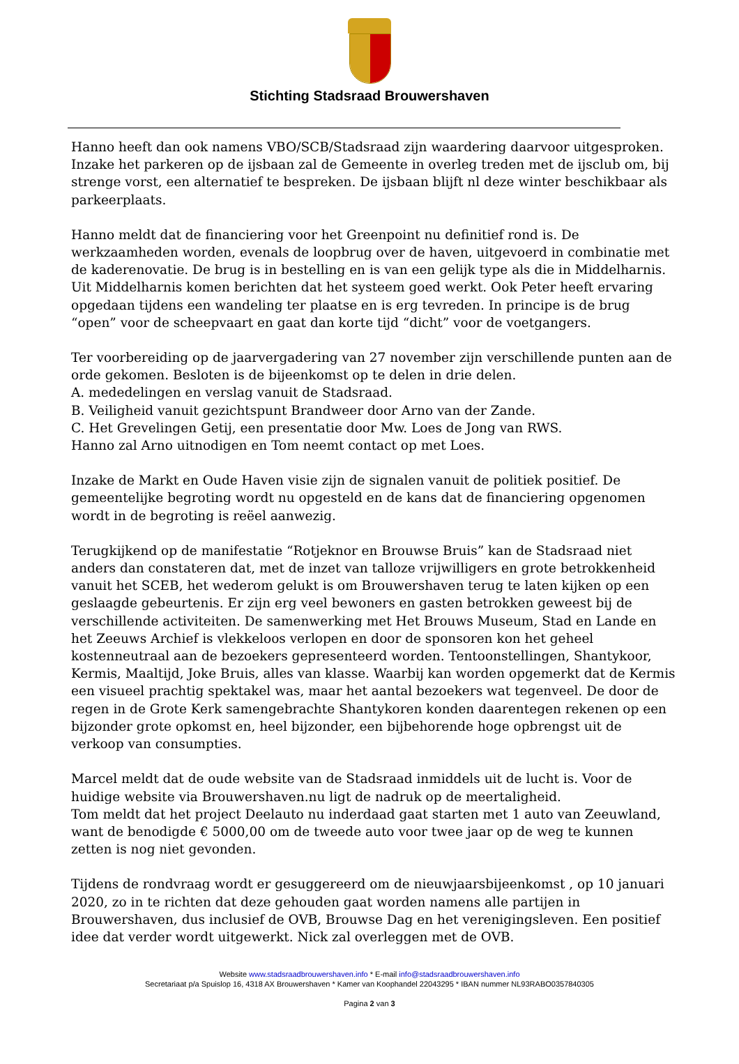Stichting Stadsraad Brouwershaven
Hanno heeft dan ook namens VBO/SCB/Stadsraad zijn waardering daarvoor uitgesproken. Inzake het parkeren op de ijsbaan zal de Gemeente in overleg treden met de ijsclub om, bij strenge vorst, een alternatief te bespreken. De ijsbaan blijft nl deze winter beschikbaar als parkeerplaats.
Hanno meldt dat de financiering voor het Greenpoint nu definitief rond is. De werkzaamheden worden, evenals de loopbrug over de haven, uitgevoerd in combinatie met de kaderenovatie. De brug is in bestelling en is van een gelijk type als die in Middelharnis. Uit Middelharnis komen berichten dat het systeem goed werkt. Ook Peter heeft ervaring opgedaan tijdens een wandeling ter plaatse en is erg tevreden. In principe is de brug “open” voor de scheepvaart en gaat dan korte tijd “dicht” voor de voetgangers.
Ter voorbereiding op de jaarvergadering van 27 november zijn verschillende punten aan de orde gekomen. Besloten is de bijeenkomst op te delen in drie delen.
A. mededelingen en verslag vanuit de Stadsraad.
B. Veiligheid vanuit gezichtspunt Brandweer door Arno van der Zande.
C. Het Grevelingen Getij, een presentatie door Mw. Loes de Jong van RWS.
Hanno zal Arno uitnodigen en Tom neemt contact op met Loes.
Inzake de Markt en Oude Haven visie zijn de signalen vanuit de politiek positief. De gemeentelijke begroting wordt nu opgesteld en de kans dat de financiering opgenomen wordt in de begroting is reëel aanwezig.
Terugkijkend op de manifestatie “Rotjeknor en Brouwse Bruis” kan de Stadsraad niet anders dan constateren dat, met de inzet van talloze vrijwilligers en grote betrokkenheid vanuit het SCEB, het wederom gelukt is om Brouwershaven terug te laten kijken op een geslaagde gebeurtenis. Er zijn erg veel bewoners en gasten betrokken geweest bij de verschillende activiteiten. De samenwerking met Het Brouws Museum, Stad en Lande en het Zeeuws Archief is vlekkeloos verlopen en door de sponsoren kon het geheel kostenneutraal aan de bezoekers gepresenteerd worden. Tentoonstellingen, Shantykoor, Kermis, Maaltijd, Joke Bruis, alles van klasse. Waarbij kan worden opgemerkt dat de Kermis een visueel prachtig spektakel was, maar het aantal bezoekers wat tegenveel. De door de regen in de Grote Kerk samengebrachte Shantykoren konden daarentegen rekenen op een bijzonder grote opkomst en, heel bijzonder, een bijbehorende hoge opbrengst uit de verkoop van consumpties.
Marcel meldt dat de oude website van de Stadsraad inmiddels uit de lucht is. Voor de huidige website via Brouwershaven.nu ligt de nadruk op de meertaligheid.
Tom meldt dat het project Deelauto nu inderdaad gaat starten met 1 auto van Zeeuwland, want de benodigde € 5000,00 om de tweede auto voor twee jaar op de weg te kunnen zetten is nog niet gevonden.
Tijdens de rondvraag wordt er gesuggereerd om de nieuwjaarsbijeenkomst , op 10 januari 2020, zo in te richten dat deze gehouden gaat worden namens alle partijen in Brouwershaven, dus inclusief de OVB, Brouwse Dag en het verenigingsleven. Een positief idee dat verder wordt uitgewerkt. Nick zal overleggen met de OVB.
Website www.stadsraadbrouwershaven.info * E-mail info@stadsraadbrouwershaven.info
Secretariaat p/a Spuislop 16, 4318 AX Brouwershaven * Kamer van Koophandel 22043295 * IBAN nummer NL93RABO0357840305
Pagina 2 van 3